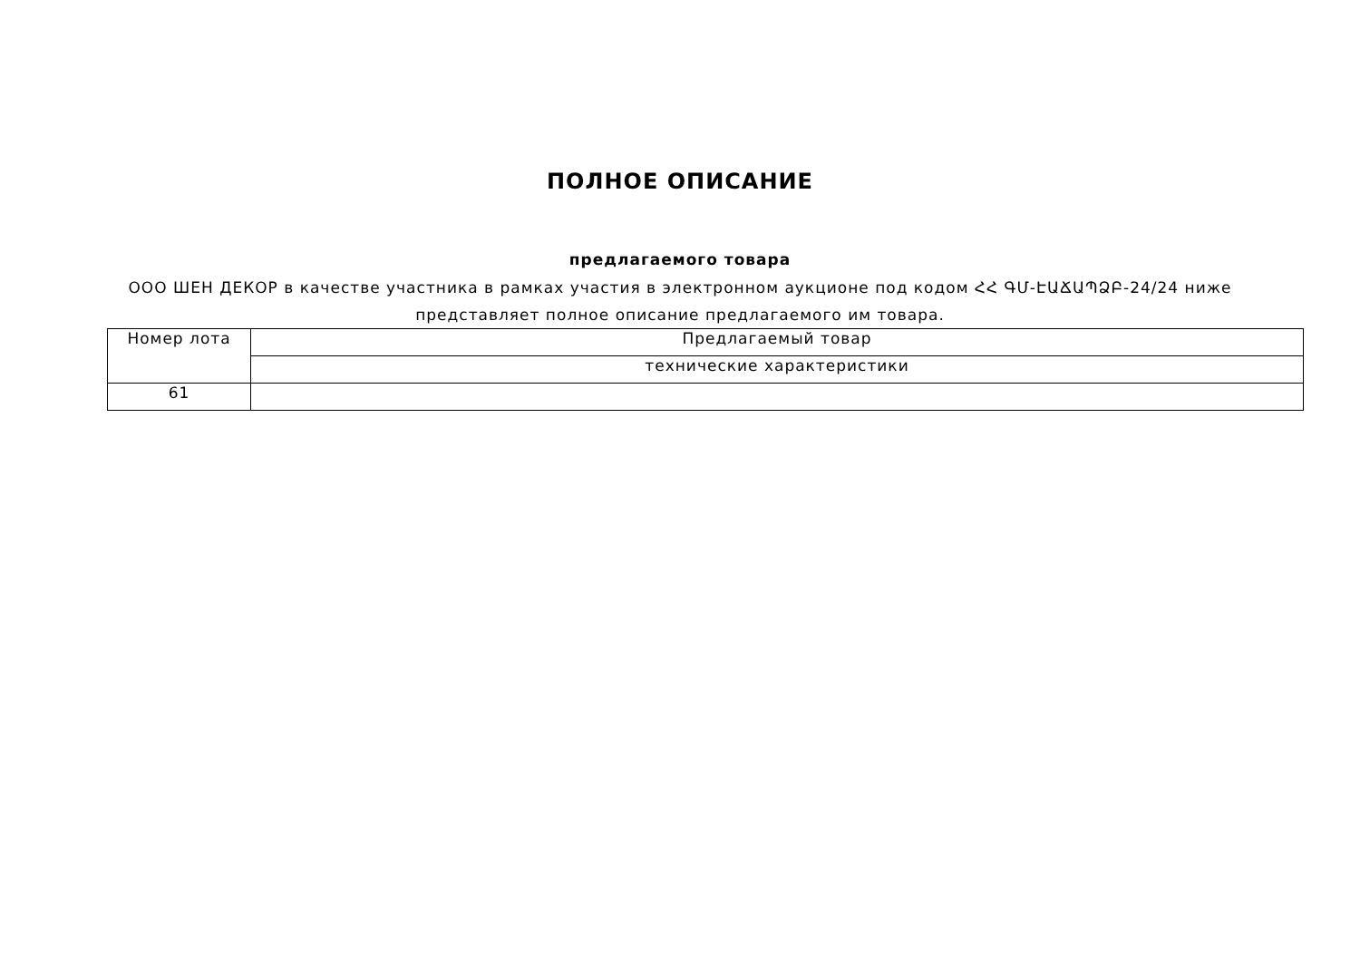ПОЛНОЕ ОПИСАНИЕ
предлагаемого товара
ООО ШЕН ДЕКОР в качестве участника в рамках участия в электронном аукционе под кодом ՀՀ ԳՄ-ԷԱՃԱՊՁԲ-24/24 ниже представляет полное описание предлагаемого им товара.
| Номер лота | Предлагаемый товар |
| | технические характеристики |
| 61 | |